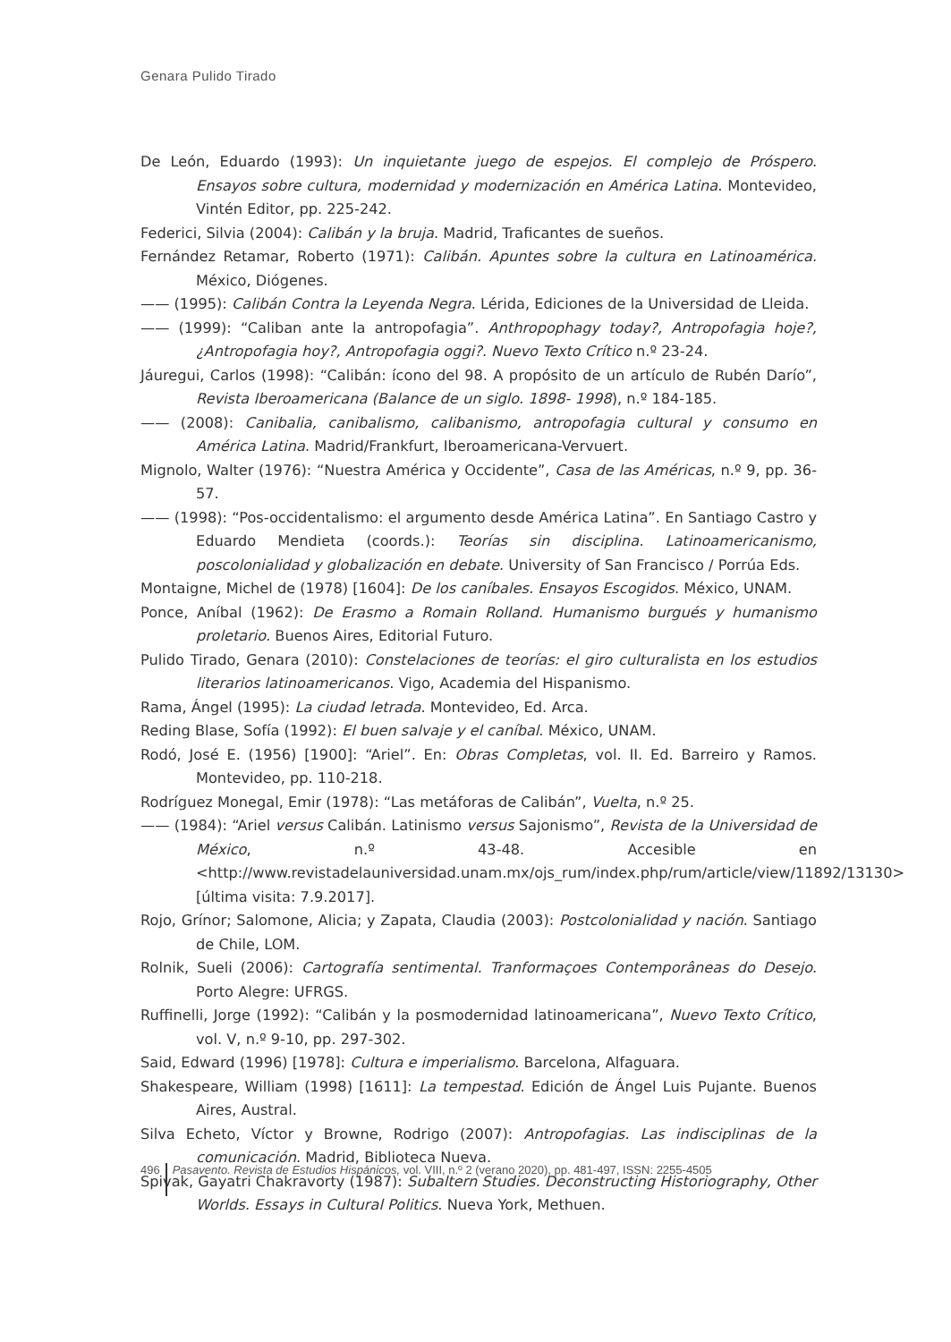Genara Pulido Tirado
De León, Eduardo (1993): Un inquietante juego de espejos. El complejo de Próspero. Ensayos sobre cultura, modernidad y modernización en América Latina. Montevideo, Vintén Editor, pp. 225-242.
Federici, Silvia (2004): Calibán y la bruja. Madrid, Traficantes de sueños.
Fernández Retamar, Roberto (1971): Calibán. Apuntes sobre la cultura en Latinoamérica. México, Diógenes.
—— (1995): Calibán Contra la Leyenda Negra. Lérida, Ediciones de la Universidad de Lleida.
—— (1999): “Caliban ante la antropofagia”. Anthropophagy today?, Antropofagia hoje?, ¿Antropofagia hoy?, Antropofagia oggi?. Nuevo Texto Crítico n.º 23-24.
Jáuregui, Carlos (1998): “Calibán: ícono del 98. A propósito de un artículo de Rubén Darío”, Revista Iberoamericana (Balance de un siglo. 1898- 1998), n.º 184-185.
—— (2008): Canibalia, canibalismo, calibanismo, antropofagia cultural y consumo en América Latina. Madrid/Frankfurt, Iberoamericana-Vervuert.
Mignolo, Walter (1976): “Nuestra América y Occidente”, Casa de las Américas, n.º 9, pp. 36-57.
—— (1998): “Pos-occidentalismo: el argumento desde América Latina”. En Santiago Castro y Eduardo Mendieta (coords.): Teorías sin disciplina. Latinoamericanismo, poscolonialidad y globalización en debate. University of San Francisco / Porrúa Eds.
Montaigne, Michel de (1978) [1604]: De los caníbales. Ensayos Escogidos. México, UNAM.
Ponce, Aníbal (1962): De Erasmo a Romain Rolland. Humanismo burgués y humanismo proletario. Buenos Aires, Editorial Futuro.
Pulido Tirado, Genara (2010): Constelaciones de teorías: el giro culturalista en los estudios literarios latinoamericanos. Vigo, Academia del Hispanismo.
Rama, Ángel (1995): La ciudad letrada. Montevideo, Ed. Arca.
Reding Blase, Sofía (1992): El buen salvaje y el caníbal. México, UNAM.
Rodó, José E. (1956) [1900]: “Ariel”. En: Obras Completas, vol. II. Ed. Barreiro y Ramos. Montevideo, pp. 110-218.
Rodríguez Monegal, Emir (1978): “Las metáforas de Calibán”, Vuelta, n.º 25.
—— (1984): “Ariel versus Calibán. Latinismo versus Sajonismo”, Revista de la Universidad de México, n.º 43-48. Accesible en <http://www.revistadelauniversidad.unam.mx/ojs_rum/index.php/rum/article/view/11892/13130> [última visita: 7.9.2017].
Rojo, Grínor; Salomone, Alicia; y Zapata, Claudia (2003): Postcolonialidad y nación. Santiago de Chile, LOM.
Rolnik, Sueli (2006): Cartografía sentimental. Tranformaçoes Contemporâneas do Desejo. Porto Alegre: UFRGS.
Ruffinelli, Jorge (1992): “Calibán y la posmodernidad latinoamericana”, Nuevo Texto Crítico, vol. V, n.º 9-10, pp. 297-302.
Said, Edward (1996) [1978]: Cultura e imperialismo. Barcelona, Alfaguara.
Shakespeare, William (1998) [1611]: La tempestad. Edición de Ángel Luis Pujante. Buenos Aires, Austral.
Silva Echeto, Víctor y Browne, Rodrigo (2007): Antropofagias. Las indisciplinas de la comunicación. Madrid, Biblioteca Nueva.
Spivak, Gayatri Chakravorty (1987): Subaltern Studies. Deconstructing Historiography, Other Worlds. Essays in Cultural Politics. Nueva York, Methuen.
496 Pasavento. Revista de Estudios Hispánicos, vol. VIII, n.º 2 (verano 2020), pp. 481-497, ISSN: 2255-4505